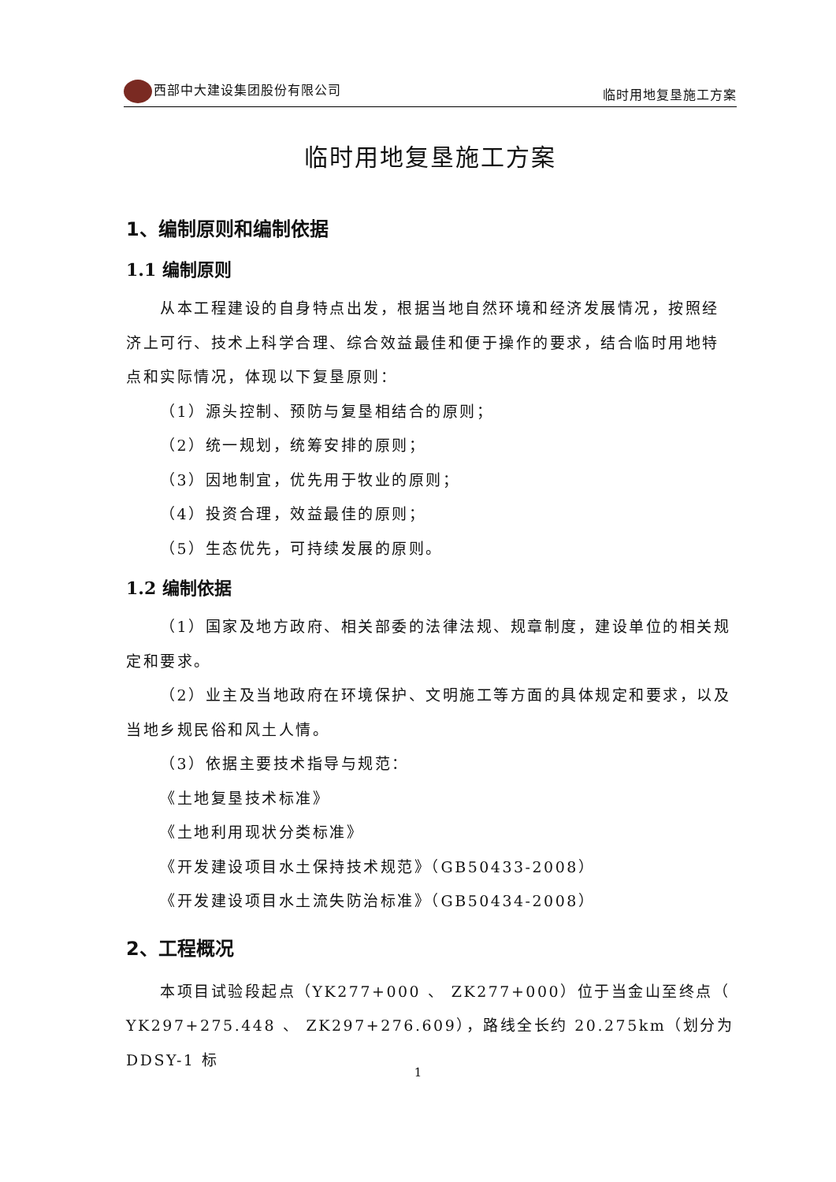西部中大建设集团股份有限公司 临时用地复垦施工方案
临时用地复垦施工方案
1、编制原则和编制依据
1.1 编制原则
从本工程建设的自身特点出发，根据当地自然环境和经济发展情况，按照经济上可行、技术上科学合理、综合效益最佳和便于操作的要求，结合临时用地特点和实际情况，体现以下复垦原则：
（1）源头控制、预防与复垦相结合的原则；
（2）统一规划，统筹安排的原则；
（3）因地制宜，优先用于牧业的原则；
（4）投资合理，效益最佳的原则；
（5）生态优先，可持续发展的原则。
1.2 编制依据
（1）国家及地方政府、相关部委的法律法规、规章制度，建设单位的相关规定和要求。
（2）业主及当地政府在环境保护、文明施工等方面的具体规定和要求，以及当地乡规民俗和风土人情。
（3）依据主要技术指导与规范：
《土地复垦技术标准》
《土地利用现状分类标准》
《开发建设项目水土保持技术规范》（GB50433-2008）
《开发建设项目水土流失防治标准》（GB50434-2008）
2、工程概况
本项目试验段起点（YK277+000 、 ZK277+000）位于当金山至终点（ YK297+275.448 、 ZK297+276.609），路线全长约 20.275km（划分为 DDSY-1 标
1